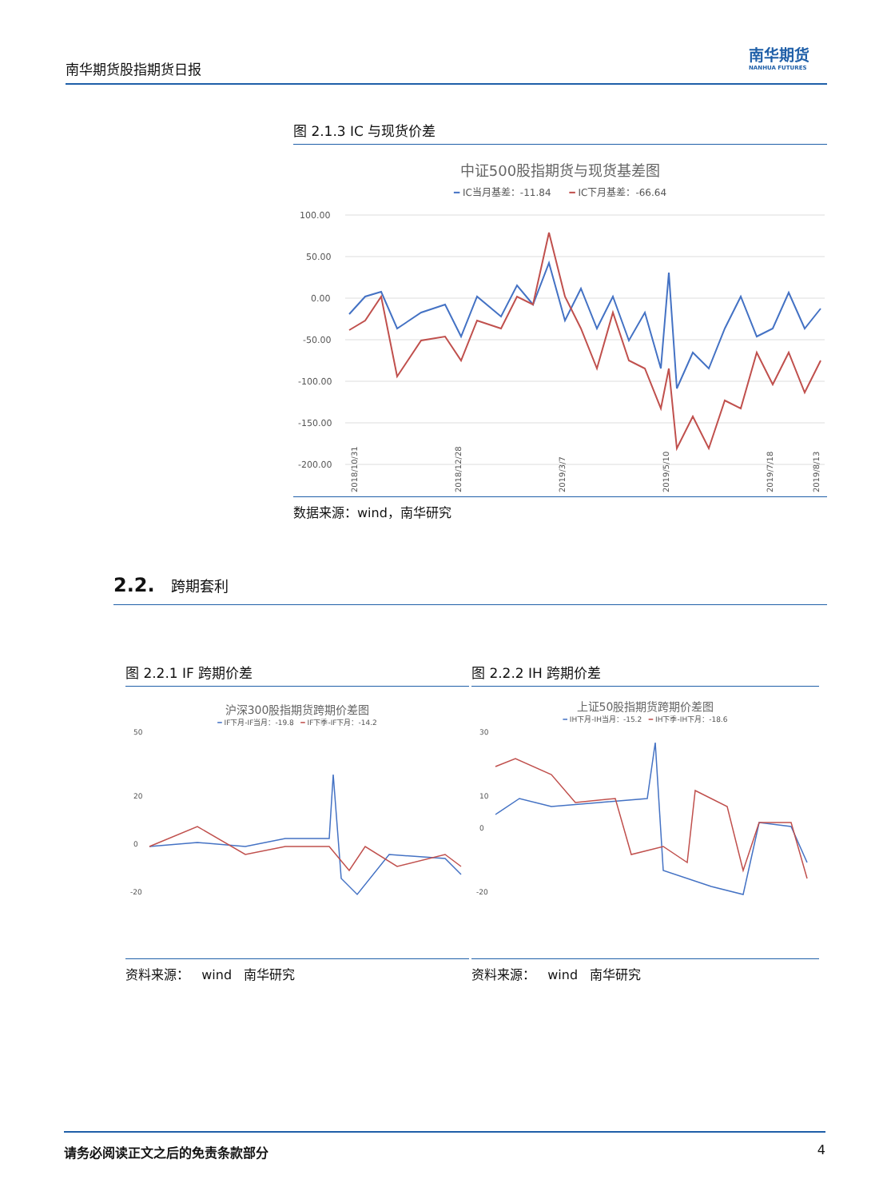南华期货股指期货日报
南华期货
NANHUA FUTURES
图 2.1.3 IC 与现货价差
中证500股指期货与现货基差图
━ IC当月基差：-11.84 ━ IC下月基差：-66.64
100.00
50.00
0.00
-50.00
-100.00
-150.00
-200.00
2018/10/31
2018/12/28
2019/3/7
2019/5/10
2019/7/18
2019/8/13
数据来源：wind，南华研究
2.2. 跨期套利
图 2.2.1 IF 跨期价差
沪深300股指期货跨期价差图
━ IF下月-IF当月：-19.8 ━ IF下季-IF下月：-14.2
50
20
0
-20
资料来源： wind 南华研究
图 2.2.2 IH 跨期价差
上证50股指期货跨期价差图
━ IH下月-IH当月：-15.2 ━ IH下季-IH下月：-18.6
30
10
0
-20
资料来源： wind 南华研究
请务必阅读正文之后的免责条款部分 4